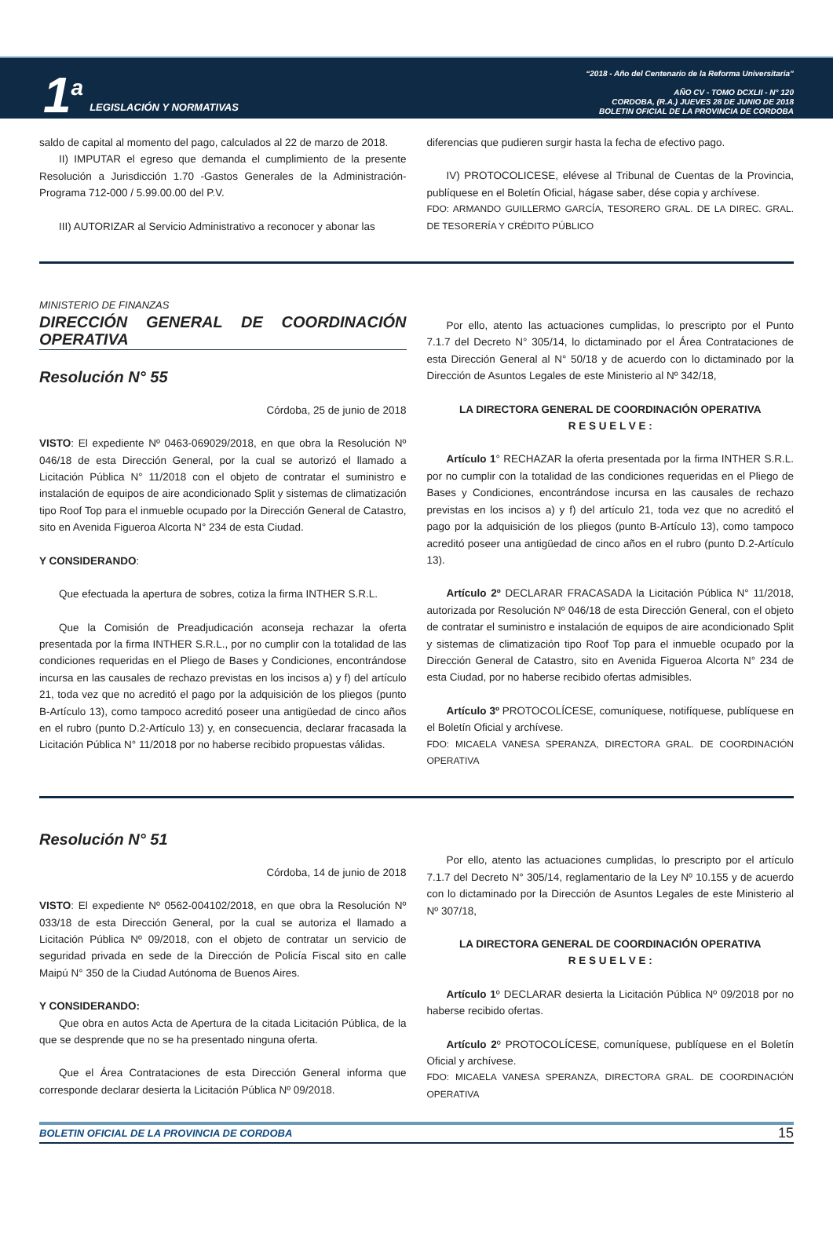1<sup>a</sup> LEGISLACIÓN Y NORMATIVAS
“2018 - Año del Centenario de la Reforma Universitaria”
AÑO CV - TOMO DCXLII - N° 120
CORDOBA, (R.A.) JUEVES 28 DE JUNIO DE 2018
BOLETIN OFICIAL DE LA PROVINCIA DE CORDOBA
saldo de capital al momento del pago, calculados al 22 de marzo de 2018.
II) IMPUTAR el egreso que demanda el cumplimiento de la presente Resolución a Jurisdicción 1.70 -Gastos Generales de la Administración- Programa 712-000 / 5.99.00.00 del P.V.
III) AUTORIZAR al Servicio Administrativo a reconocer y abonar las
diferencias que pudieren surgir hasta la fecha de efectivo pago.
IV) PROTOCOLICESE, elévese al Tribunal de Cuentas de la Provincia, publíquese en el Boletín Oficial, hágase saber, dése copia y archívese.
FDO: ARMANDO GUILLERMO GARCÍA, TESORERO GRAL. DE LA DIREC. GRAL. DE TESORERÍA Y CRÉDITO PÚBLICO
MINISTERIO DE FINANZAS
DIRECCIÓN GENERAL DE COORDINACIÓN OPERATIVA
Resolución N° 55
Córdoba, 25 de junio de 2018
VISTO: El expediente Nº 0463-069029/2018, en que obra la Resolución Nº 046/18 de esta Dirección General, por la cual se autorizó el llamado a Licitación Pública N° 11/2018 con el objeto de contratar el suministro e instalación de equipos de aire acondicionado Split y sistemas de climatización tipo Roof Top para el inmueble ocupado por la Dirección General de Catastro, sito en Avenida Figueroa Alcorta N° 234 de esta Ciudad.
Y CONSIDERANDO:
Que efectuada la apertura de sobres, cotiza la firma INTHER S.R.L.
Que la Comisión de Preadjudicación aconseja rechazar la oferta presentada por la firma INTHER S.R.L., por no cumplir con la totalidad de las condiciones requeridas en el Pliego de Bases y Condiciones, encontrándose incursa en las causales de rechazo previstas en los incisos a) y f) del artículo 21, toda vez que no acreditó el pago por la adquisición de los pliegos (punto B-Artículo 13), como tampoco acreditó poseer una antigüedad de cinco años en el rubro (punto D.2-Artículo 13) y, en consecuencia, declarar fracasada la Licitación Pública N° 11/2018 por no haberse recibido propuestas válidas.
Por ello, atento las actuaciones cumplidas, lo prescripto por el Punto 7.1.7 del Decreto N° 305/14, lo dictaminado por el Área Contrataciones de esta Dirección General al N° 50/18 y de acuerdo con lo dictaminado por la Dirección de Asuntos Legales de este Ministerio al Nº 342/18,
LA DIRECTORA GENERAL DE COORDINACIÓN OPERATIVA
R E S U E L V E :
Artículo 1° RECHAZAR la oferta presentada por la firma INTHER S.R.L. por no cumplir con la totalidad de las condiciones requeridas en el Pliego de Bases y Condiciones, encontrándose incursa en las causales de rechazo previstas en los incisos a) y f) del artículo 21, toda vez que no acreditó el pago por la adquisición de los pliegos (punto B-Artículo 13), como tampoco acreditó poseer una antigüedad de cinco años en el rubro (punto D.2-Artículo 13).
Artículo 2º DECLARAR FRACASADA la Licitación Pública N° 11/2018, autorizada por Resolución Nº 046/18 de esta Dirección General, con el objeto de contratar el suministro e instalación de equipos de aire acondicionado Split y sistemas de climatización tipo Roof Top para el inmueble ocupado por la Dirección General de Catastro, sito en Avenida Figueroa Alcorta N° 234 de esta Ciudad, por no haberse recibido ofertas admisibles.
Artículo 3º PROTOCOLÍCESE, comuníquese, notifíquese, publíquese en el Boletín Oficial y archívese.
FDO: MICAELA VANESA SPERANZA, DIRECTORA GRAL. DE COORDINACIÓN OPERATIVA
Resolución N° 51
Córdoba, 14 de junio de 2018
VISTO: El expediente Nº 0562-004102/2018, en que obra la Resolución Nº 033/18 de esta Dirección General, por la cual se autoriza el llamado a Licitación Pública Nº 09/2018, con el objeto de contratar un servicio de seguridad privada en sede de la Dirección de Policía Fiscal sito en calle Maipú N° 350 de la Ciudad Autónoma de Buenos Aires.
Y CONSIDERANDO:
Que obra en autos Acta de Apertura de la citada Licitación Pública, de la que se desprende que no se ha presentado ninguna oferta.
Que el Área Contrataciones de esta Dirección General informa que corresponde declarar desierta la Licitación Pública Nº 09/2018.
Por ello, atento las actuaciones cumplidas, lo prescripto por el artículo 7.1.7 del Decreto N° 305/14, reglamentario de la Ley Nº 10.155 y de acuerdo con lo dictaminado por la Dirección de Asuntos Legales de este Ministerio al Nº 307/18,
LA DIRECTORA GENERAL DE COORDINACIÓN OPERATIVA
R E S U E L V E :
Artículo 1º DECLARAR desierta la Licitación Pública Nº 09/2018 por no haberse recibido ofertas.
Artículo 2º PROTOCOLÍCESE, comuníquese, publíquese en el Boletín Oficial y archívese.
FDO: MICAELA VANESA SPERANZA, DIRECTORA GRAL. DE COORDINACIÓN OPERATIVA
BOLETIN OFICIAL DE LA PROVINCIA DE CORDOBA 15